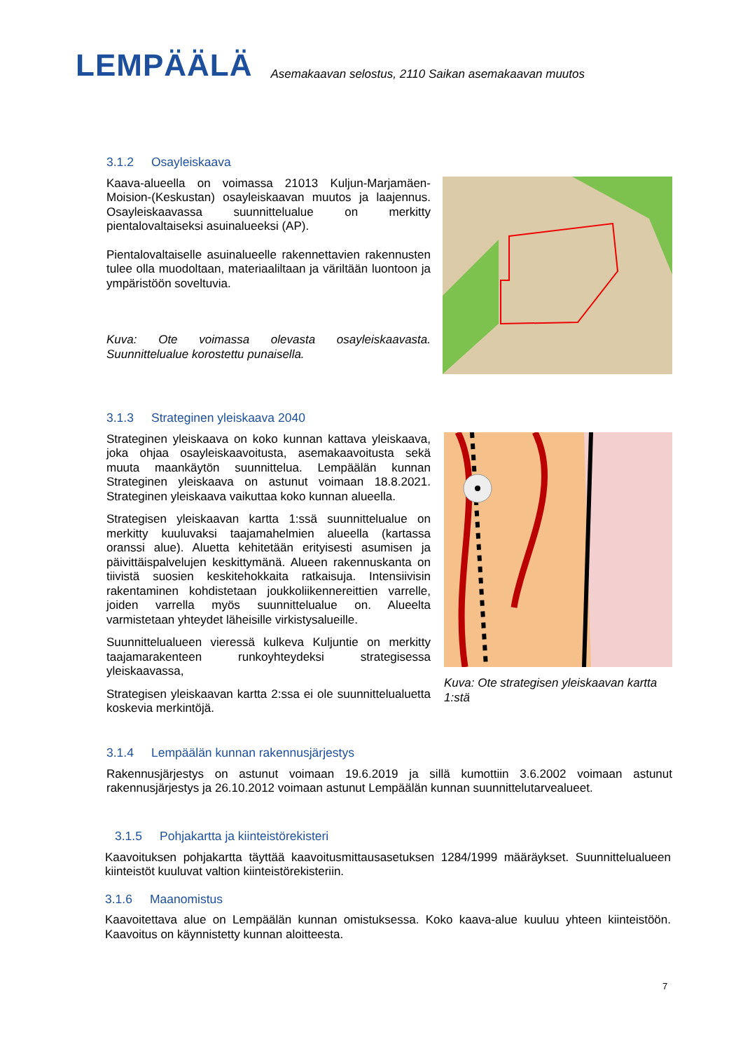LEMPÄÄLÄ
Asemakaavan selostus, 2110 Saikan asemakaavan muutos
3.1.2 Osayleiskaava
Kaava-alueella on voimassa 21013 Kuljun-Marjamäen-Moision-(Keskustan) osayleiskaavan muutos ja laajennus. Osayleiskaavassa suunnittelualue on merkitty pientalovaltaiseksi asuinalueeksi (AP).
Pientalovaltaiselle asuinalueelle rakennettavien rakennusten tulee olla muodoltaan, materiaaliltaan ja väriltään luontoon ja ympäristöön soveltuvia.
Kuva: Ote voimassa olevasta osayleiskaavasta. Suunnittelualue korostettu punaisella.
3.1.3 Strateginen yleiskaava 2040
Strateginen yleiskaava on koko kunnan kattava yleiskaava, joka ohjaa osayleiskaavoitusta, asemakaavoitusta sekä muuta maankäytön suunnittelua. Lempäälän kunnan Strateginen yleiskaava on astunut voimaan 18.8.2021. Strateginen yleiskaava vaikuttaa koko kunnan alueella.
Strategisen yleiskaavan kartta 1:ssä suunnittelualue on merkitty kuuluvaksi taajamahelmien alueella (kartassa oranssi alue). Aluetta kehitetään erityisesti asumisen ja päivittäispalvelujen keskittymänä. Alueen rakennuskanta on tiivistä suosien keskitehokkaita ratkaisuja. Intensiivisin rakentaminen kohdistetaan joukkoliikennereittien varrelle, joiden varrella myös suunnittelualue on. Alueelta varmistetaan yhteydet läheisille virkistysalueille.
Suunnittelualueen vieressä kulkeva Kuljuntie on merkitty taajamarakenteen runkoyhteydeksi strategisessa yleiskaavassa,
Strategisen yleiskaavan kartta 2:ssa ei ole suunnittelualuetta koskevia merkintöjä.
Kuva: Ote strategisen yleiskaavan kartta 1:stä
3.1.4 Lempäälän kunnan rakennusjärjestys
Rakennusjärjestys on astunut voimaan 19.6.2019 ja sillä kumottiin 3.6.2002 voimaan astunut rakennusjärjestys ja 26.10.2012 voimaan astunut Lempäälän kunnan suunnittelutarvealueet.
3.1.5 Pohjakartta ja kiinteistörekisteri
Kaavoituksen pohjakartta täyttää kaavoitusmittausasetuksen 1284/1999 määräykset. Suunnittelualueen kiinteistöt kuuluvat valtion kiinteistörekisteriin.
3.1.6 Maanomistus
Kaavoitettava alue on Lempäälän kunnan omistuksessa. Koko kaava-alue kuuluu yhteen kiinteistöön. Kaavoitus on käynnistetty kunnan aloitteesta.
7